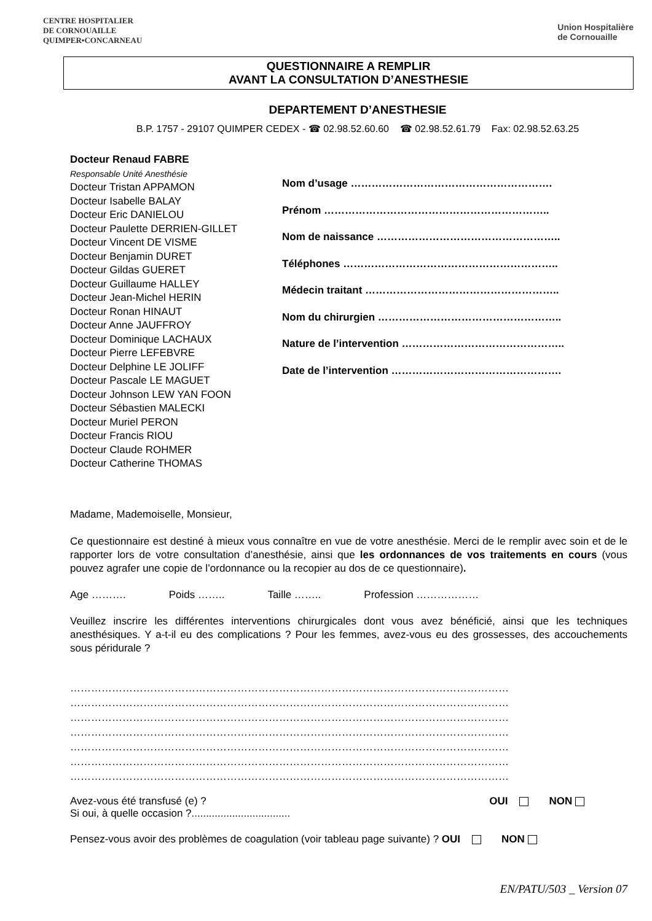CENTRE HOSPITALIER
DE CORNOUAILLE
QUIMPER•CONCARNEAU
Union Hospitalière
de Cornouaille
QUESTIONNAIRE A REMPLIR
AVANT LA CONSULTATION D’ANESTHESIE
DEPARTEMENT D’ANESTHESIE
B.P. 1757 - 29107 QUIMPER CEDEX - ☎ 02.98.52.60.60 ☎ 02.98.52.61.79 Fax: 02.98.52.63.25
Docteur Renaud FABRE
Responsable Unité Anesthésie
Docteur Tristan APPAMON
Docteur Isabelle BALAY
Docteur Eric DANIELOU
Docteur Paulette DERRIEN-GILLET
Docteur Vincent DE VISME
Docteur Benjamin DURET
Docteur Gildas GUERET
Docteur Guillaume HALLEY
Docteur Jean-Michel HERIN
Docteur Ronan HINAUT
Docteur Anne JAUFFROY
Docteur Dominique LACHAUX
Docteur Pierre LEFEBVRE
Docteur Delphine LE JOLIFF
Docteur Pascale LE MAGUET
Docteur Johnson LEW YAN FOON
Docteur Sébastien MALECKI
Docteur Muriel PERON
Docteur Francis RIOU
Docteur Claude ROHMER
Docteur Catherine THOMAS
Nom d’usage ………………………………………………….
Prénom ………………………………………………………..
Nom de naissance ……………………………………………..
Téléphones ……………………………………………………..
Médecin traitant ………………………………………………..
Nom du chirurgien ……………………………………………..
Nature de l’intervention ………………………………………..
Date de l’intervention ………………………………………….
Madame, Mademoiselle, Monsieur,
Ce questionnaire est destiné à mieux vous connaître en vue de votre anesthésie. Merci de le remplir avec soin et de le rapporter lors de votre consultation d’anesthésie, ainsi que les ordonnances de vos traitements en cours (vous pouvez agrafer une copie de l’ordonnance ou la recopier au dos de ce questionnaire).
Age ………. Poids …….. Taille …….. Profession ………………
Veuillez inscrire les différentes interventions chirurgicales dont vous avez bénéficié, ainsi que les techniques anesthésiques. Y a-t-il eu des complications ? Pour les femmes, avez-vous eu des grossesses, des accouchements sous péridurale ?
………………………………………………………………………………………………………………
………………………………………………………………………………………………………………
………………………………………………………………………………………………………………
………………………………………………………………………………………………………………
………………………………………………………………………………………………………………
………………………………………………………………………………………………………………
………………………………………………………………………………………………………………
Avez-vous été transfusé (e) ? OUI NON
Si oui, à quelle occasion ?..................................
Pensez-vous avoir des problèmes de coagulation (voir tableau page suivante) ? OUI NON
EN/PATU/503 _ Version 07